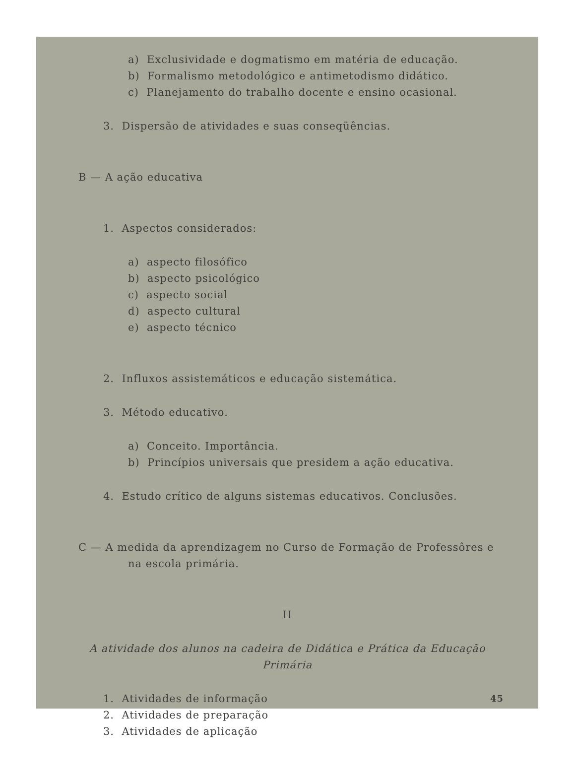a) Exclusividade e dogmatismo em matéria de educação.
b) Formalismo metodológico e antimetodismo didático.
c) Planejamento do trabalho docente e ensino ocasional.
3. Dispersão de atividades e suas conseqüências.
B — A ação educativa
1. Aspectos considerados:
a) aspecto filosófico
b) aspecto psicológico
c) aspecto social
d) aspecto cultural
e) aspecto técnico
2. Influxos assistemáticos e educação sistemática.
3. Método educativo.
a) Conceito. Importância.
b) Princípios universais que presidem a ação educativa.
4. Estudo crítico de alguns sistemas educativos. Conclusões.
C — A medida da aprendizagem no Curso de Formação de Professôres e
na escola primária.
II
A atividade dos alunos na cadeira de Didática e Prática da Educação Primária
1. Atividades de informação
2. Atividades de preparação
3. Atividades de aplicação
45